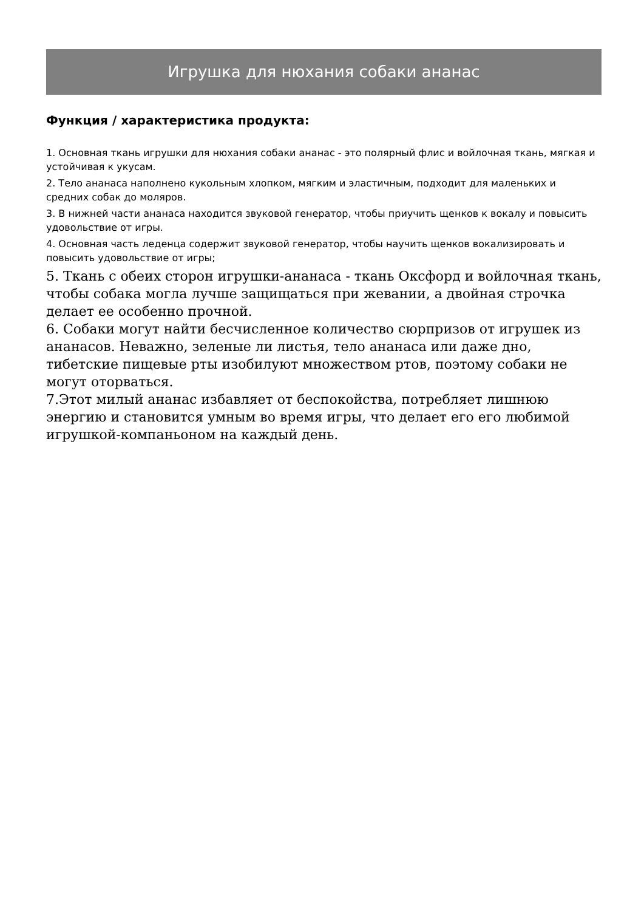Игрушка для нюхания собаки ананас
Функция / характеристика продукта:
1. Основная ткань игрушки для нюхания собаки ананас - это полярный флис и войлочная ткань, мягкая и устойчивая к укусам.
2. Тело ананаса наполнено кукольным хлопком, мягким и эластичным, подходит для маленьких и средних собак до моляров.
3. В нижней части ананаса находится звуковой генератор, чтобы приучить щенков к вокалу и повысить удовольствие от игры.
4. Основная часть леденца содержит звуковой генератор, чтобы научить щенков вокализировать и повысить удовольствие от игры;
5. Ткань с обеих сторон игрушки-ананаса - ткань Оксфорд и войлочная ткань, чтобы собака могла лучше защищаться при жевании, а двойная строчка делает ее особенно прочной.
6. Собаки могут найти бесчисленное количество сюрпризов от игрушек из ананасов. Неважно, зеленые ли листья, тело ананаса или даже дно, тибетские пищевые рты изобилуют множеством ртов, поэтому собаки не могут оторваться.
7.Этот милый ананас избавляет от беспокойства, потребляет лишнюю энергию и становится умным во время игры, что делает его его любимой игрушкой-компаньоном на каждый день.